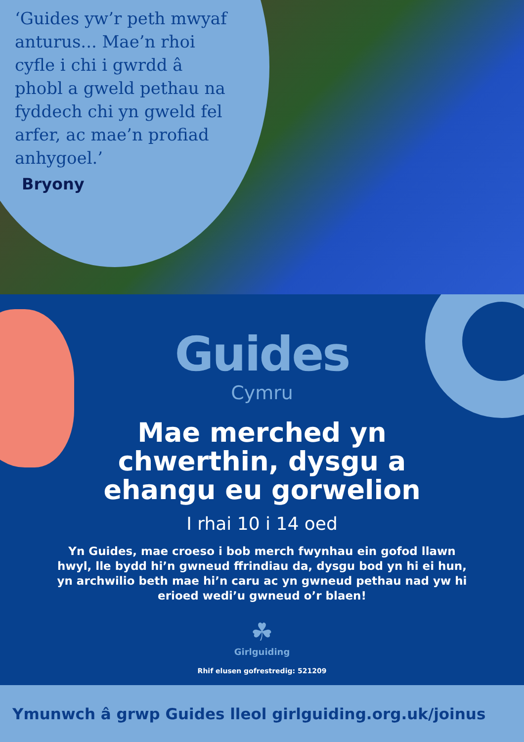‘Guides yw’r peth mwyaf anturus... Mae’n rhoi cyfle i chi i gwrdd â phobl a gweld pethau na fyddech chi yn gweld fel arfer, ac mae’n profiad anhygoel.’
Bryony
Guides
Cymru
Mae merched yn
chwerthin, dysgu a
ehangu eu gorwelion
I rhai 10 i 14 oed
Yn Guides, mae croeso i bob merch fwynhau ein gofod llawn hwyl, lle bydd hi’n gwneud ffrindiau da, dysgu bod yn hi ei hun, yn archwilio beth mae hi’n caru ac yn gwneud pethau nad yw hi erioed wedi’u gwneud o’r blaen!
☘
Girlguiding
Rhif elusen gofrestredig: 521209
Ymunwch â grwp Guides lleol girlguiding.org.uk/joinus